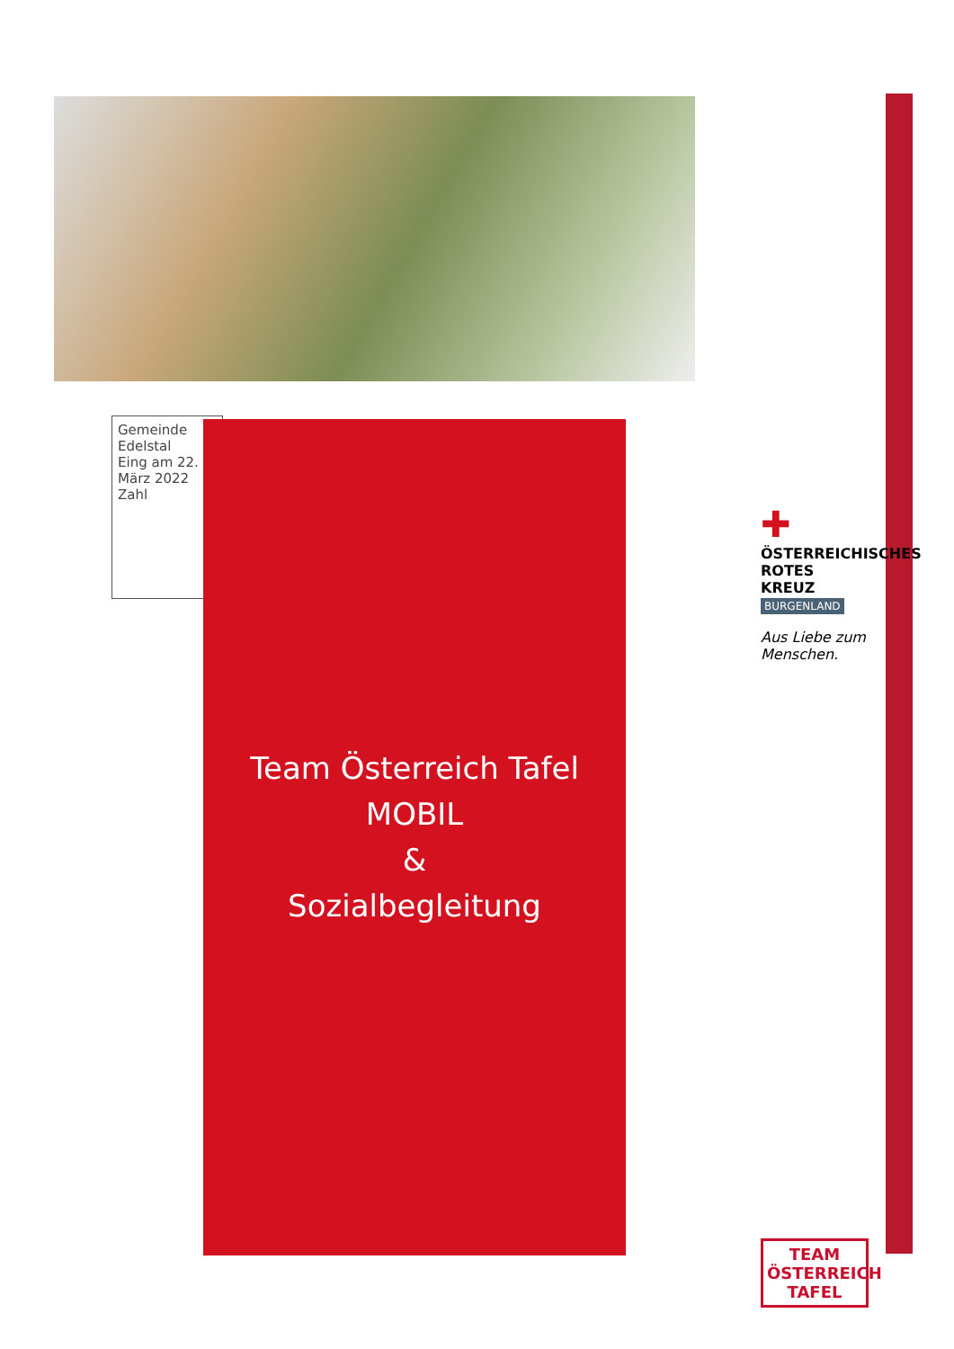Gemeinde Edelstal
Eing am 22. März 2022
Zahl
Team Österreich Tafel MOBIL
&
Sozialbegleitung
✚
ÖSTERREICHISCHES ROTES KREUZ
BURGENLAND
Aus Liebe zum Menschen.
TEAM
ÖSTERREICH
TAFEL